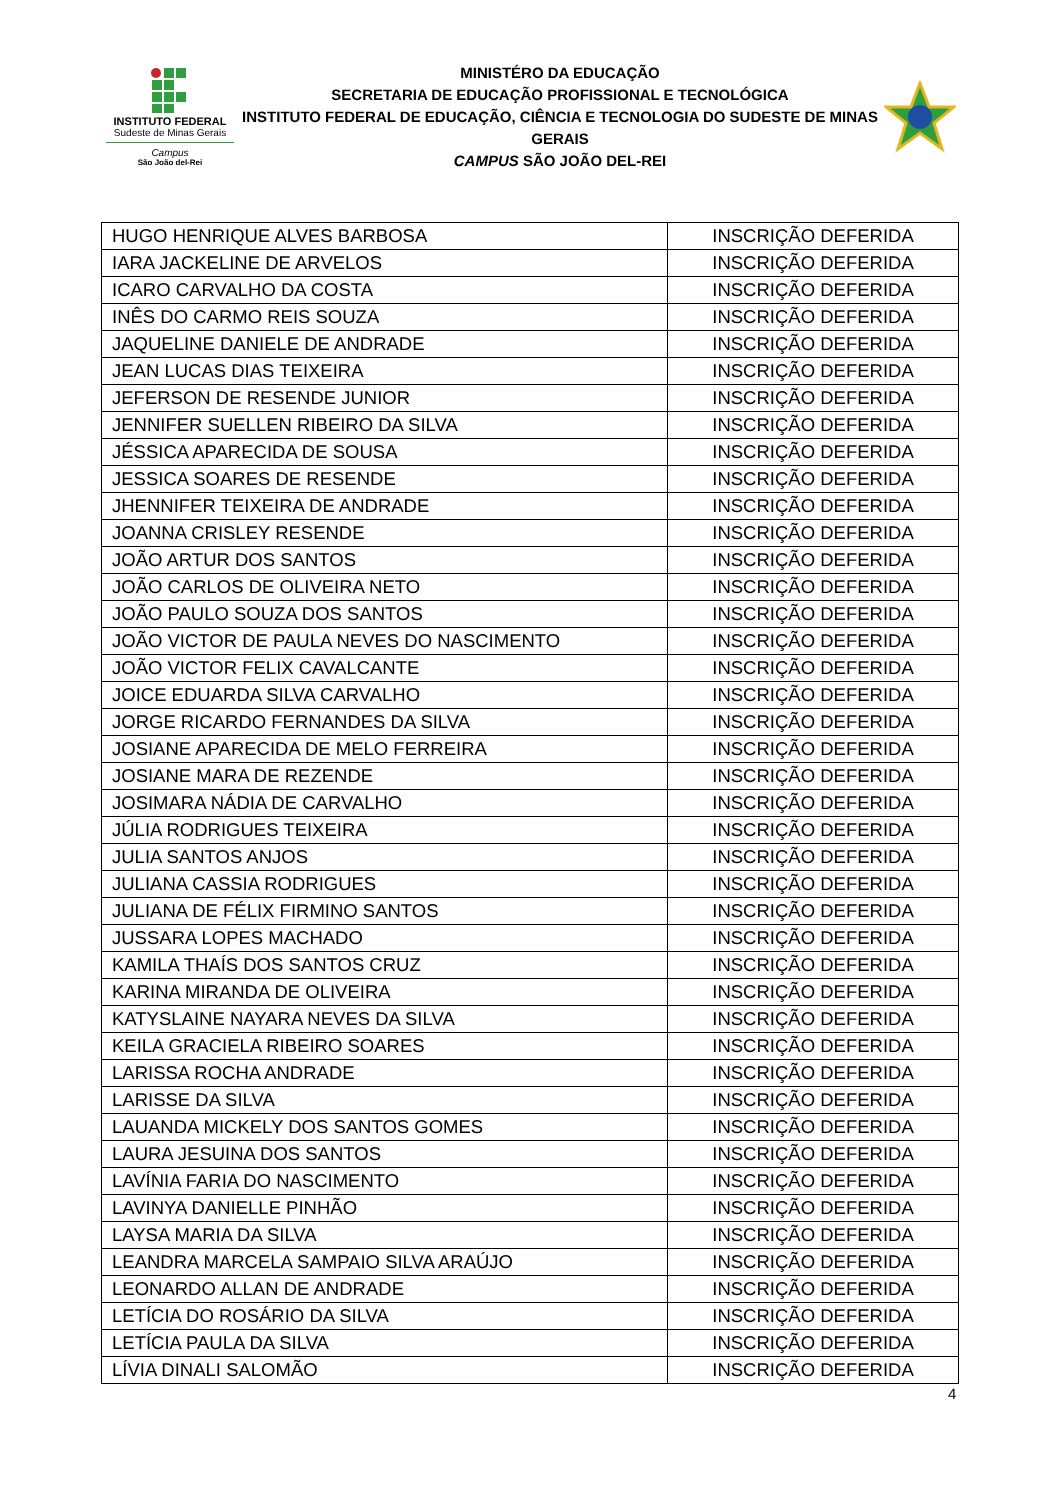INSTITUTO FEDERAL
Sudeste de Minas Gerais
Campus
São João del-Rei
MINISTÉRO DA EDUCAÇÃO
SECRETARIA DE EDUCAÇÃO PROFISSIONAL E TECNOLÓGICA
INSTITUTO FEDERAL DE EDUCAÇÃO, CIÊNCIA E TECNOLOGIA DO SUDESTE DE MINAS GERAIS
CAMPUS SÃO JOÃO DEL-REI
| HUGO HENRIQUE ALVES BARBOSA | INSCRIÇÃO DEFERIDA |
| IARA JACKELINE DE ARVELOS | INSCRIÇÃO DEFERIDA |
| ICARO CARVALHO DA COSTA | INSCRIÇÃO DEFERIDA |
| INÊS DO CARMO REIS SOUZA | INSCRIÇÃO DEFERIDA |
| JAQUELINE DANIELE DE ANDRADE | INSCRIÇÃO DEFERIDA |
| JEAN LUCAS DIAS TEIXEIRA | INSCRIÇÃO DEFERIDA |
| JEFERSON DE RESENDE JUNIOR | INSCRIÇÃO DEFERIDA |
| JENNIFER SUELLEN RIBEIRO DA SILVA | INSCRIÇÃO DEFERIDA |
| JÉSSICA APARECIDA DE SOUSA | INSCRIÇÃO DEFERIDA |
| JESSICA SOARES DE RESENDE | INSCRIÇÃO DEFERIDA |
| JHENNIFER TEIXEIRA DE ANDRADE | INSCRIÇÃO DEFERIDA |
| JOANNA CRISLEY RESENDE | INSCRIÇÃO DEFERIDA |
| JOÃO ARTUR DOS SANTOS | INSCRIÇÃO DEFERIDA |
| JOÃO CARLOS DE OLIVEIRA NETO | INSCRIÇÃO DEFERIDA |
| JOÃO PAULO SOUZA DOS SANTOS | INSCRIÇÃO DEFERIDA |
| JOÃO VICTOR DE PAULA NEVES DO NASCIMENTO | INSCRIÇÃO DEFERIDA |
| JOÃO VICTOR FELIX CAVALCANTE | INSCRIÇÃO DEFERIDA |
| JOICE EDUARDA SILVA CARVALHO | INSCRIÇÃO DEFERIDA |
| JORGE RICARDO FERNANDES DA SILVA | INSCRIÇÃO DEFERIDA |
| JOSIANE APARECIDA DE MELO FERREIRA | INSCRIÇÃO DEFERIDA |
| JOSIANE MARA DE REZENDE | INSCRIÇÃO DEFERIDA |
| JOSIMARA NÁDIA DE CARVALHO | INSCRIÇÃO DEFERIDA |
| JÚLIA RODRIGUES TEIXEIRA | INSCRIÇÃO DEFERIDA |
| JULIA SANTOS ANJOS | INSCRIÇÃO DEFERIDA |
| JULIANA CASSIA RODRIGUES | INSCRIÇÃO DEFERIDA |
| JULIANA DE FÉLIX FIRMINO SANTOS | INSCRIÇÃO DEFERIDA |
| JUSSARA LOPES MACHADO | INSCRIÇÃO DEFERIDA |
| KAMILA THAÍS DOS SANTOS CRUZ | INSCRIÇÃO DEFERIDA |
| KARINA MIRANDA DE OLIVEIRA | INSCRIÇÃO DEFERIDA |
| KATYSLAINE NAYARA NEVES DA SILVA | INSCRIÇÃO DEFERIDA |
| KEILA GRACIELA RIBEIRO SOARES | INSCRIÇÃO DEFERIDA |
| LARISSA ROCHA ANDRADE | INSCRIÇÃO DEFERIDA |
| LARISSE DA SILVA | INSCRIÇÃO DEFERIDA |
| LAUANDA MICKELY DOS SANTOS GOMES | INSCRIÇÃO DEFERIDA |
| LAURA JESUINA DOS SANTOS | INSCRIÇÃO DEFERIDA |
| LAVÍNIA FARIA DO NASCIMENTO | INSCRIÇÃO DEFERIDA |
| LAVINYA DANIELLE PINHÃO | INSCRIÇÃO DEFERIDA |
| LAYSA MARIA DA SILVA | INSCRIÇÃO DEFERIDA |
| LEANDRA MARCELA SAMPAIO SILVA ARAÚJO | INSCRIÇÃO DEFERIDA |
| LEONARDO ALLAN DE ANDRADE | INSCRIÇÃO DEFERIDA |
| LETÍCIA DO ROSÁRIO DA SILVA | INSCRIÇÃO DEFERIDA |
| LETÍCIA PAULA DA SILVA | INSCRIÇÃO DEFERIDA |
| LÍVIA DINALI SALOMÃO | INSCRIÇÃO DEFERIDA |
4